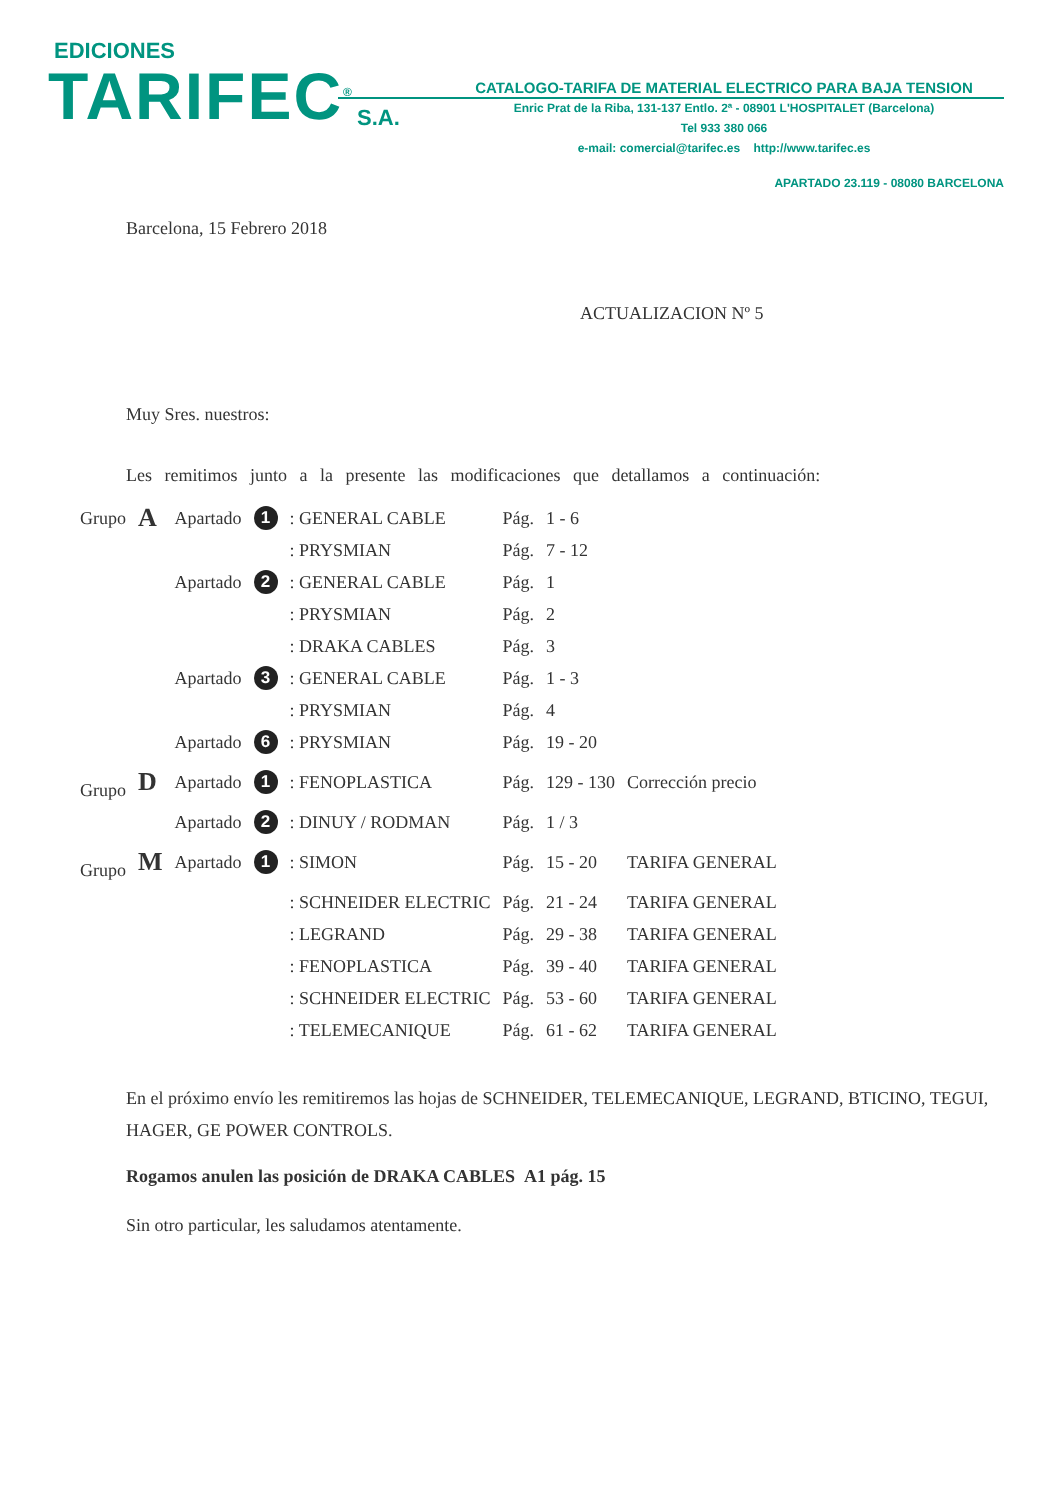EDICIONES
TARIFEC<sup>®</sup> S.A.
CATALOGO-TARIFA DE MATERIAL ELECTRICO PARA BAJA TENSION
Enric Prat de la Riba, 131-137 Entlo. 2ª - 08901 L'HOSPITALET (Barcelona)
Tel 933 380 066
e-mail: comercial@tarifec.es http://www.tarifec.es
APARTADO 23.119 - 08080 BARCELONA
Barcelona, 15 Febrero 2018
ACTUALIZACION Nº 5
Muy Sres. nuestros:
Les remitimos junto a la presente las modificaciones que detallamos a continuación:
| Grupo | A | Apartado | 1 | : GENERAL CABLE | Pág. | 1 - 6 | |
| | | | | : PRYSMIAN | Pág. | 7 - 12 | |
| | | Apartado | 2 | : GENERAL CABLE | Pág. | 1 | |
| | | | | : PRYSMIAN | Pág. | 2 | |
| | | | | : DRAKA CABLES | Pág. | 3 | |
| | | Apartado | 3 | : GENERAL CABLE | Pág. | 1 - 3 | |
| | | | | : PRYSMIAN | Pág. | 4 | |
| | | Apartado | 6 | : PRYSMIAN | Pág. | 19 - 20 | |
| Grupo | D | Apartado | 1 | : FENOPLASTICA | Pág. | 129 - 130 | Corrección precio |
| | | Apartado | 2 | : DINUY / RODMAN | Pág. | 1 / 3 | |
| Grupo | M | Apartado | 1 | : SIMON | Pág. | 15 - 20 | TARIFA GENERAL |
| | | | | : SCHNEIDER ELECTRIC | Pág. | 21 - 24 | TARIFA GENERAL |
| | | | | : LEGRAND | Pág. | 29 - 38 | TARIFA GENERAL |
| | | | | : FENOPLASTICA | Pág. | 39 - 40 | TARIFA GENERAL |
| | | | | : SCHNEIDER ELECTRIC | Pág. | 53 - 60 | TARIFA GENERAL |
| | | | | : TELEMECANIQUE | Pág. | 61 - 62 | TARIFA GENERAL |
En el próximo envío les remitiremos las hojas de SCHNEIDER, TELEMECANIQUE, LEGRAND, BTICINO, TEGUI, HAGER, GE POWER CONTROLS.
Rogamos anulen las posición de DRAKA CABLES A1 pág. 15
Sin otro particular, les saludamos atentamente.